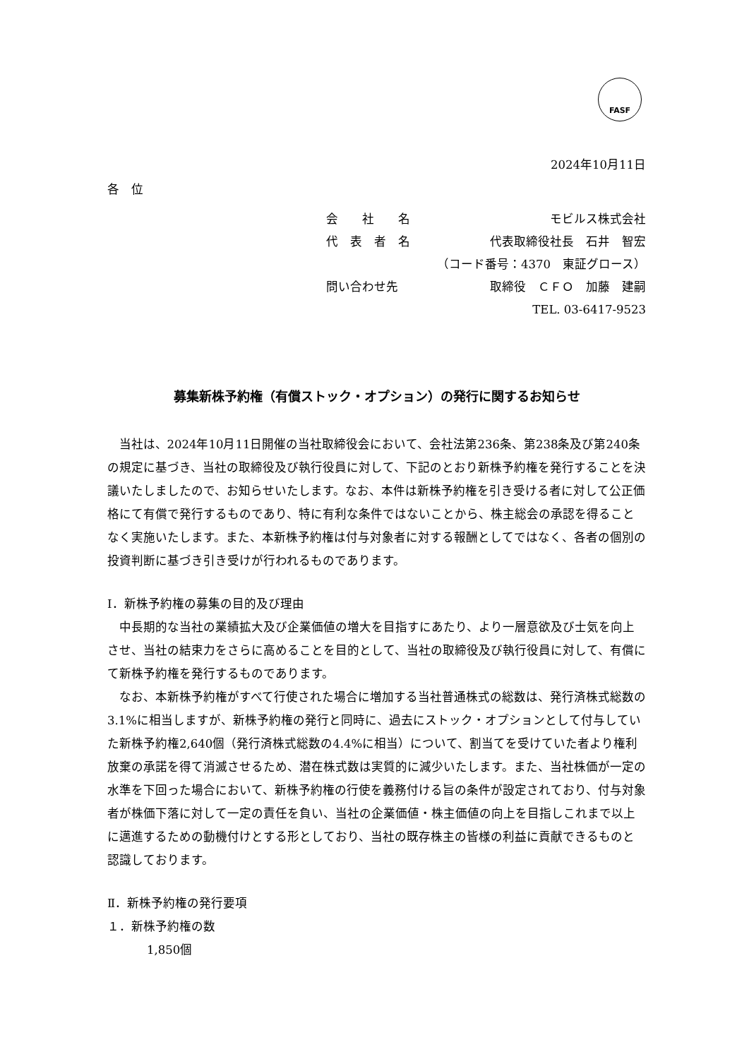FASF
2024年10月11日
各　位
会　　社　　名 モビルス株式会社
代　表　者　名 代表取締役社長　石井　智宏
（コード番号：4370　東証グロース）
問い合わせ先 取締役　ＣＦＯ　加藤　建嗣
TEL. 03-6417-9523
募集新株予約権（有償ストック・オプション）の発行に関するお知らせ
当社は、2024年10月11日開催の当社取締役会において、会社法第236条、第238条及び第240条の規定に基づき、当社の取締役及び執行役員に対して、下記のとおり新株予約権を発行することを決議いたしましたので、お知らせいたします。なお、本件は新株予約権を引き受ける者に対して公正価格にて有償で発行するものであり、特に有利な条件ではないことから、株主総会の承認を得ることなく実施いたします。また、本新株予約権は付与対象者に対する報酬としてではなく、各者の個別の投資判断に基づき引き受けが行われるものであります。
Ⅰ．新株予約権の募集の目的及び理由
中長期的な当社の業績拡大及び企業価値の増大を目指すにあたり、より一層意欲及び士気を向上させ、当社の結束力をさらに高めることを目的として、当社の取締役及び執行役員に対して、有償にて新株予約権を発行するものであります。
なお、本新株予約権がすべて行使された場合に増加する当社普通株式の総数は、発行済株式総数の 3.1%に相当しますが、新株予約権の発行と同時に、過去にストック・オプションとして付与していた新株予約権2,640個（発行済株式総数の4.4%に相当）について、割当てを受けていた者より権利放棄の承諾を得て消滅させるため、潜在株式数は実質的に減少いたします。また、当社株価が一定の水準を下回った場合において、新株予約権の行使を義務付ける旨の条件が設定されており、付与対象者が株価下落に対して一定の責任を負い、当社の企業価値・株主価値の向上を目指しこれまで以上に邁進するための動機付けとする形としており、当社の既存株主の皆様の利益に貢献できるものと認識しております。
Ⅱ．新株予約権の発行要項
１．新株予約権の数
1,850個